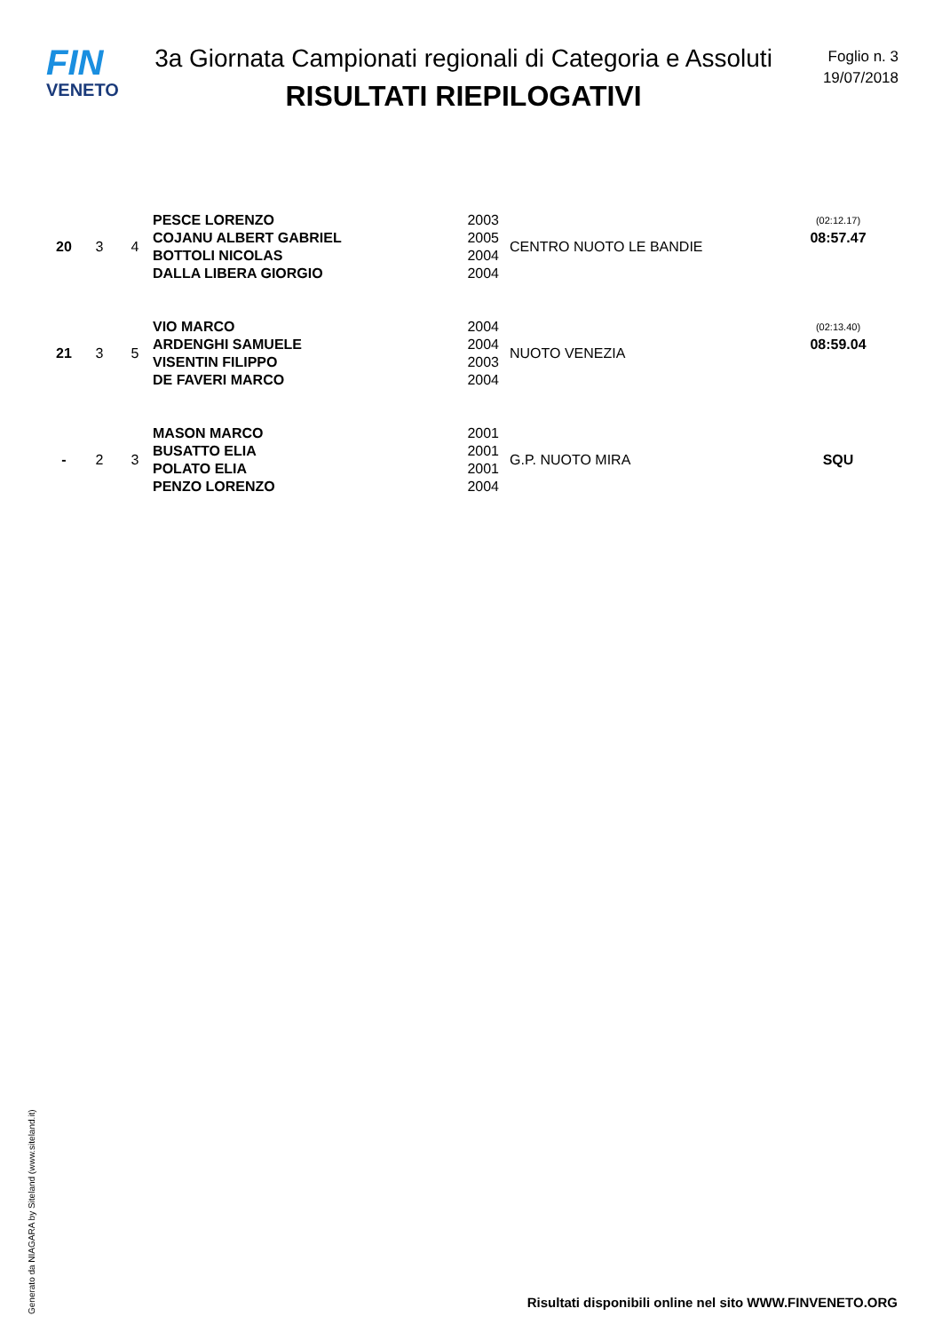FIN
VENETO
3a Giornata Campionati regionali di Categoria e Assoluti
RISULTATI RIEPILOGATIVI
Foglio n. 3
19/07/2018
| 20 | 3 | 4 | PESCE LORENZO | 2003 | CENTRO NUOTO LE BANDIE | (02:12.17) |
| | | | COJANU ALBERT GABRIEL | 2005 | | 08:57.47 |
| | | | BOTTOLI NICOLAS | 2004 | | |
| | | | DALLA LIBERA GIORGIO | 2004 | | |
| 21 | 3 | 5 | VIO MARCO | 2004 | NUOTO VENEZIA | (02:13.40) |
| | | | ARDENGHI SAMUELE | 2004 | | 08:59.04 |
| | | | VISENTIN FILIPPO | 2003 | | |
| | | | DE FAVERI MARCO | 2004 | | |
| - | 2 | 3 | MASON MARCO | 2001 | G.P. NUOTO MIRA | SQU |
| | | | BUSATTO ELIA | 2001 | | |
| | | | POLATO ELIA | 2001 | | |
| | | | PENZO LORENZO | 2004 | | |
Generato da NIAGARA by Siteland (www.siteland.it)
Risultati disponibili online nel sito WWW.FINVENETO.ORG